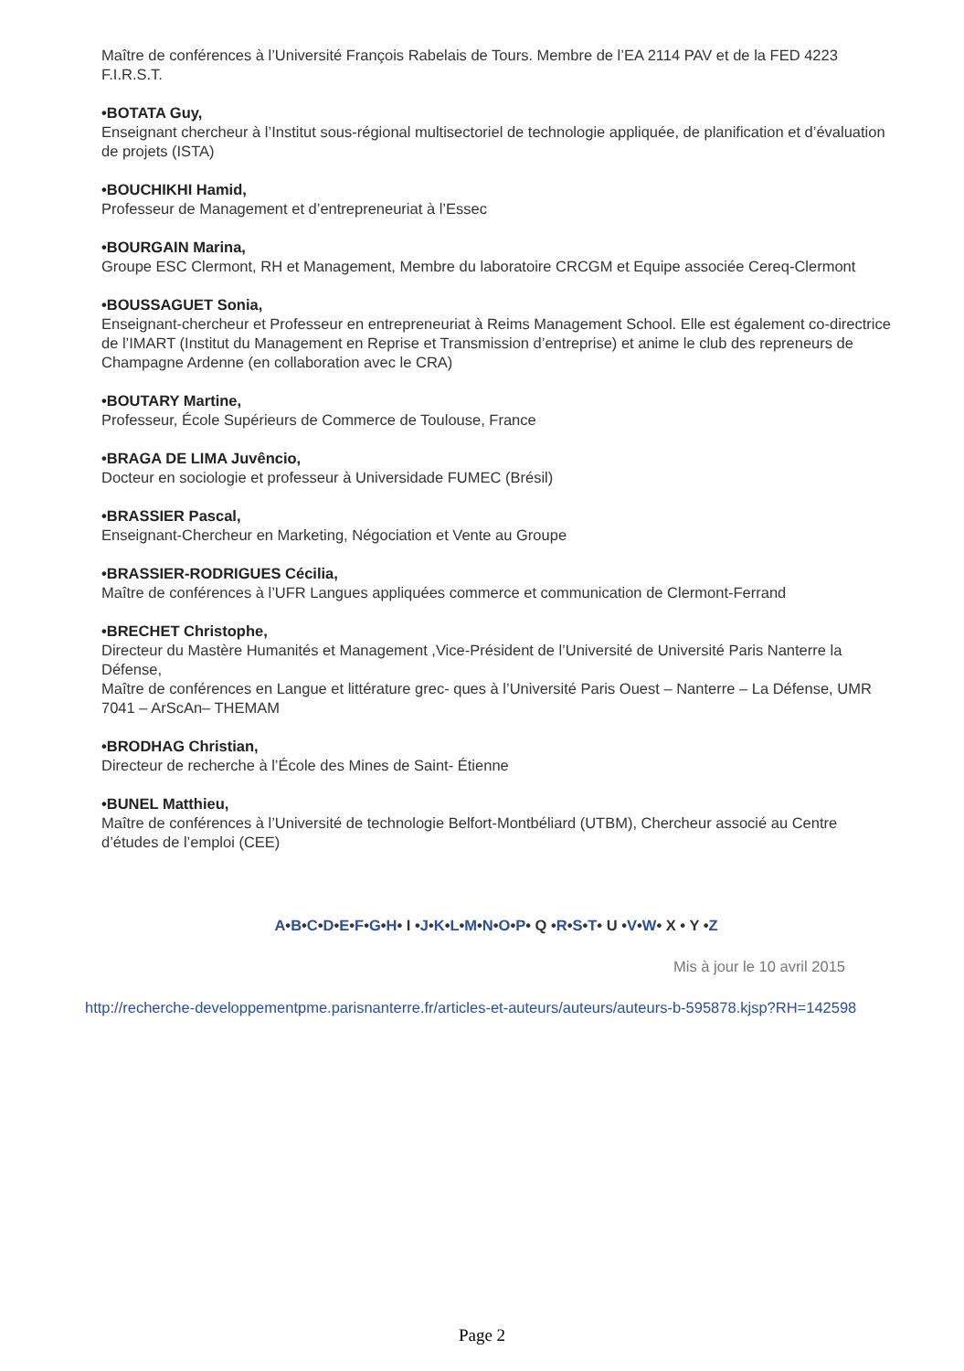Maître de conférences à l’Université François Rabelais de Tours. Membre de l’EA 2114 PAV et de la FED 4223 F.I.R.S.T.
•BOTATA Guy,
Enseignant chercheur à l’Institut sous-régional multisectoriel de technologie appliquée, de planification et d’évaluation de projets (ISTA)
•BOUCHIKHI Hamid,
Professeur de Management et d’entrepreneuriat à l’Essec
•BOURGAIN Marina,
Groupe ESC Clermont, RH et Management, Membre du laboratoire CRCGM et Equipe associée Cereq-Clermont
•BOUSSAGUET Sonia,
Enseignant-chercheur et Professeur en entrepreneuriat à Reims Management School. Elle est également co-directrice de l’IMART (Institut du Management en Reprise et Transmission d’entreprise) et anime le club des repreneurs de Champagne Ardenne (en collaboration avec le CRA)
•BOUTARY Martine,
Professeur, École Supérieurs de Commerce de Toulouse, France
•BRAGA DE LIMA Juvêncio,
Docteur en sociologie et professeur à Universidade FUMEC (Brésil)
•BRASSIER Pascal,
Enseignant-Chercheur en Marketing, Négociation et Vente au Groupe
•BRASSIER-RODRIGUES Cécilia,
Maître de conférences à l’UFR Langues appliquées commerce et communication de Clermont-Ferrand
•BRECHET Christophe,
Directeur du Mastère Humanités et Management ,Vice-Président de l’Université de Université Paris Nanterre la Défense,
Maître de conférences en Langue et littérature grec- ques à l’Université Paris Ouest – Nanterre – La Défense, UMR 7041 – ArScAn– THEMAM
•BRODHAG Christian,
Directeur de recherche à l’École des Mines de Saint- Étienne
•BUNEL Matthieu,
Maître de conférences à l’Université de technologie Belfort-Montbéliard (UTBM), Chercheur associé au Centre d’études de l’emploi (CEE)
A•B•C•D•E•F•G•H• I •J•K•L•M•N•O•P• Q •R•S•T• U •V•W• X • Y •Z
Mis à jour le 10 avril 2015
http://recherche-developpementpme.parisnanterre.fr/articles-et-auteurs/auteurs/auteurs-b-595878.kjsp?RH=142598
Page 2